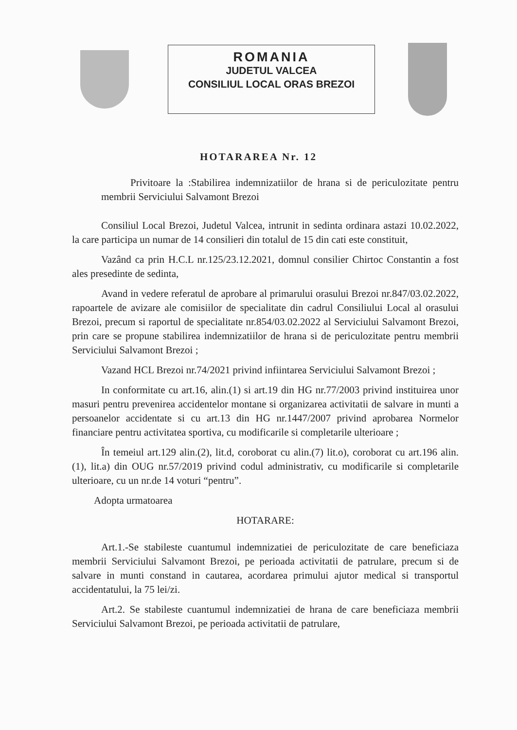ROMANIA
JUDETUL VALCEA
CONSILIUL LOCAL ORAS BREZOI
HOTARAREA Nr. 12
Privitoare la :Stabilirea indemnizatiilor de hrana si de periculozitate pentru membrii Serviciului Salvamont Brezoi
Consiliul Local Brezoi, Judetul Valcea, intrunit in sedinta ordinara astazi 10.02.2022, la care participa un numar de 14 consilieri din totalul de 15 din cati este constituit,
Vazând ca prin H.C.L nr.125/23.12.2021, domnul consilier Chirtoc Constantin a fost ales presedinte de sedinta,
Avand in vedere referatul de aprobare al primarului orasului Brezoi nr.847/03.02.2022, rapoartele de avizare ale comisiilor de specialitate din cadrul Consiliului Local al orasului Brezoi, precum si raportul de specialitate nr.854/03.02.2022 al Serviciului Salvamont Brezoi, prin care se propune stabilirea indemnizatiilor de hrana si de periculozitate pentru membrii Serviciului Salvamont Brezoi ;
Vazand HCL Brezoi nr.74/2021 privind infiintarea Serviciului Salvamont Brezoi ;
In conformitate cu art.16, alin.(1) si art.19 din HG nr.77/2003 privind instituirea unor masuri pentru prevenirea accidentelor montane si organizarea activitatii de salvare in munti a persoanelor accidentate si cu art.13 din HG nr.1447/2007 privind aprobarea Normelor financiare pentru activitatea sportiva, cu modificarile si completarile ulterioare ;
În temeiul art.129 alin.(2), lit.d, coroborat cu alin.(7) lit.o), coroborat cu art.196 alin.(1), lit.a) din OUG nr.57/2019 privind codul administrativ, cu modificarile si completarile ulterioare, cu un nr.de 14 voturi “pentru”.
Adopta urmatoarea
HOTARARE:
Art.1.-Se stabileste cuantumul indemnizatiei de periculozitate de care beneficiaza membrii Serviciului Salvamont Brezoi, pe perioada activitatii de patrulare, precum si de salvare in munti constand in cautarea, acordarea primului ajutor medical si transportul accidentatului, la 75 lei/zi.
Art.2. Se stabileste cuantumul indemnizatiei de hrana de care beneficiaza membrii Serviciului Salvamont Brezoi, pe perioada activitatii de patrulare,